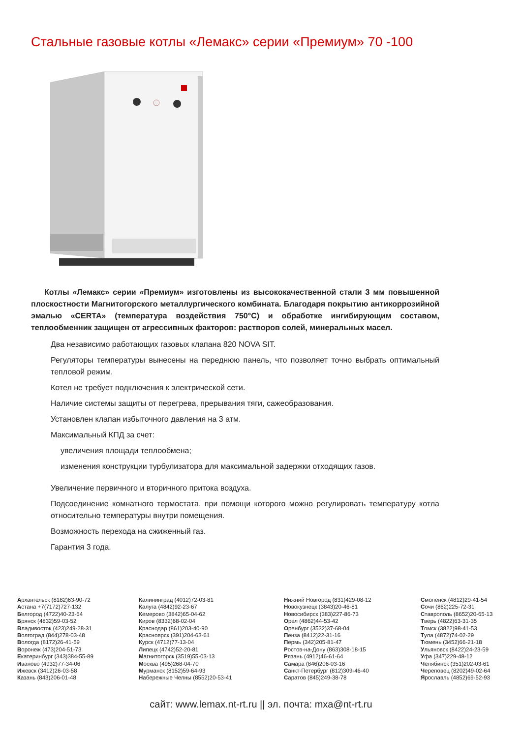Стальные газовые котлы «Лемакс» серии «Премиум» 70 -100
Котлы «Лемакс» серии «Премиум» изготовлены из высококачественной стали 3 мм повышенной плоскостности Магнитогорского металлургического комбината. Благодаря покрытию антикоррозийной эмалью «CERTA» (температура воздействия 750°С) и обработке ингибирующим составом, теплообменник защищен от агрессивных факторов: растворов солей, минеральных масел.
Два независимо работающих газовых клапана 820 NOVA SIT.
Регуляторы температуры вынесены на переднюю панель, что позволяет точно выбрать оптимальный тепловой режим.
Котел не требует подключения к электрической сети.
Наличие системы защиты от перегрева, прерывания тяги, сажеобразования.
Установлен клапан избыточного давления на 3 атм.
Максимальный КПД за счет:
увеличения площади теплообмена;
изменения конструкции турбулизатора для максимальной задержки отходящих газов.
Увеличение первичного и вторичного притока воздуха.
Подсоединение комнатного термостата, при помощи которого можно регулировать температуру котла относительно температуры внутри помещения.
Возможность перехода на сжиженный газ.
Гарантия 3 года.
Архангельск (8182)63-90-72
Астана +7(7172)727-132
Белгород (4722)40-23-64
Брянск (4832)59-03-52
Владивосток (423)249-28-31
Волгоград (844)278-03-48
Вологда (8172)26-41-59
Воронеж (473)204-51-73
Екатеринбург (343)384-55-89
Иваново (4932)77-34-06
Ижевск (3412)26-03-58
Казань (843)206-01-48
Калининград (4012)72-03-81
Калуга (4842)92-23-67
Кемерово (3842)65-04-62
Киров (8332)68-02-04
Краснодар (861)203-40-90
Красноярск (391)204-63-61
Курск (4712)77-13-04
Липецк (4742)52-20-81
Магнитогорск (3519)55-03-13
Москва (495)268-04-70
Мурманск (8152)59-64-93
Набережные Челны (8552)20-53-41
Нижний Новгород (831)429-08-12
Новокузнецк (3843)20-46-81
Новосибирск (383)227-86-73
Орел (4862)44-53-42
Оренбург (3532)37-68-04
Пенза (8412)22-31-16
Пермь (342)205-81-47
Ростов-на-Дону (863)308-18-15
Рязань (4912)46-61-64
Самара (846)206-03-16
Санкт-Петербург (812)309-46-40
Саратов (845)249-38-78
Смоленск (4812)29-41-54
Сочи (862)225-72-31
Ставрополь (8652)20-65-13
Тверь (4822)63-31-35
Томск (3822)98-41-53
Тула (4872)74-02-29
Тюмень (3452)66-21-18
Ульяновск (8422)24-23-59
Уфа (347)229-48-12
Челябинск (351)202-03-61
Череповец (8202)49-02-64
Ярославль (4852)69-52-93
сайт: www.lemax.nt-rt.ru || эл. почта: mxa@nt-rt.ru